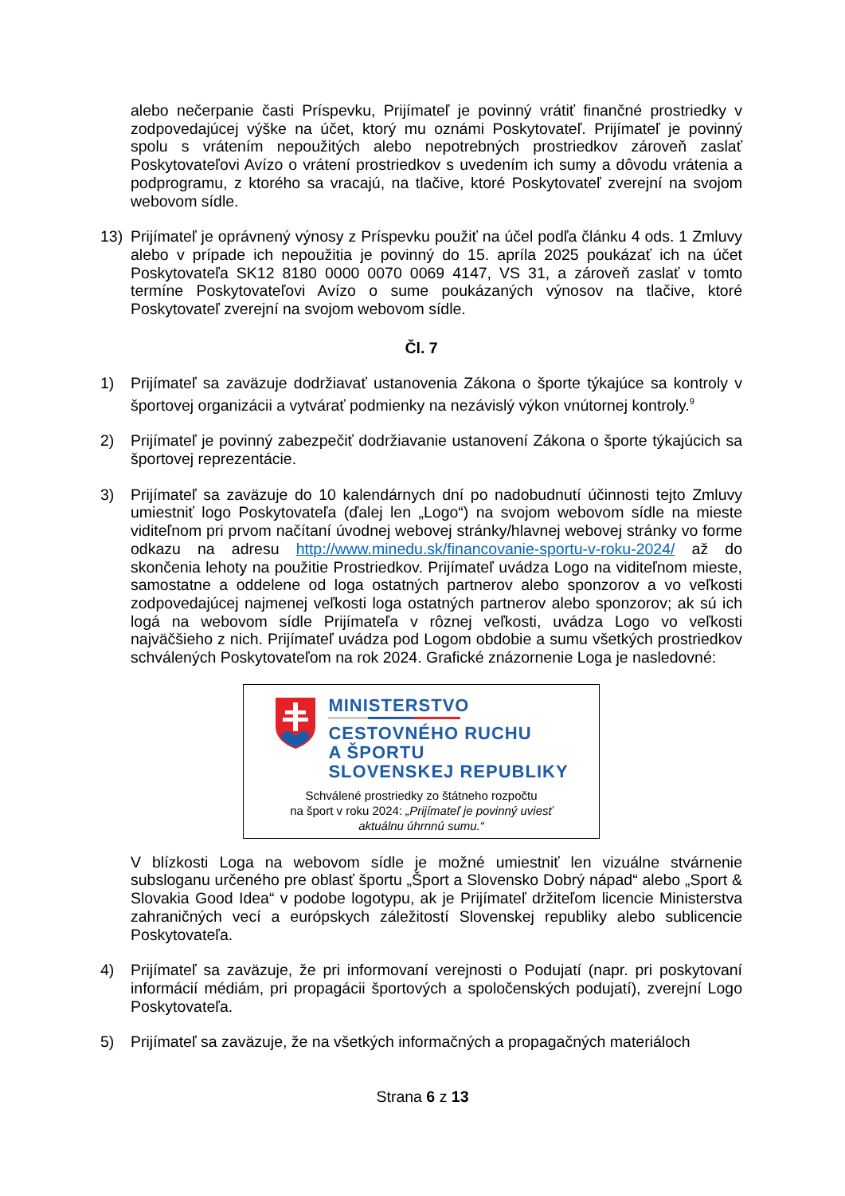alebo nečerpanie časti Príspevku, Prijímateľ je povinný vrátiť finančné prostriedky v zodpovedajúcej výške na účet, ktorý mu oznámi Poskytovateľ. Prijímateľ je povinný spolu s vrátením nepoužitých alebo nepotrebných prostriedkov zároveň zaslať Poskytovateľovi Avízo o vrátení prostriedkov s uvedením ich sumy a dôvodu vrátenia a podprogramu, z ktorého sa vracajú, na tlačive, ktoré Poskytovateľ zverejní na svojom webovom sídle.
13) Prijímateľ je oprávnený výnosy z Príspevku použiť na účel podľa článku 4 ods. 1 Zmluvy alebo v prípade ich nepoužitia je povinný do 15. apríla 2025 poukázať ich na účet Poskytovateľa SK12 8180 0000 0070 0069 4147, VS 31, a zároveň zaslať v tomto termíne Poskytovateľovi Avízo o sume poukázaných výnosov na tlačive, ktoré Poskytovateľ zverejní na svojom webovom sídle.
Čl. 7
1) Prijímateľ sa zaväzuje dodržiavať ustanovenia Zákona o športe týkajúce sa kontroly v športovej organizácii a vytvárať podmienky na nezávislý výkon vnútornej kontroly.<sup>9</sup>
2) Prijímateľ je povinný zabezpečiť dodržiavanie ustanovení Zákona o športe týkajúcich sa športovej reprezentácie.
3) Prijímateľ sa zaväzuje do 10 kalendárnych dní po nadobudnutí účinnosti tejto Zmluvy umiestniť logo Poskytovateľa (ďalej len „Logo“) na svojom webovom sídle na mieste viditeľnom pri prvom načítaní úvodnej webovej stránky/hlavnej webovej stránky vo forme odkazu na adresu http://www.minedu.sk/financovanie-sportu-v-roku-2024/ až do skončenia lehoty na použitie Prostriedkov. Prijímateľ uvádza Logo na viditeľnom mieste, samostatne a oddelene od loga ostatných partnerov alebo sponzorov a vo veľkosti zodpovedajúcej najmenej veľkosti loga ostatných partnerov alebo sponzorov; ak sú ich logá na webovom sídle Prijímateľa v rôznej veľkosti, uvádza Logo vo veľkosti najväčšieho z nich. Prijímateľ uvádza pod Logom obdobie a sumu všetkých prostriedkov schválených Poskytovateľom na rok 2024. Grafické znázornenie Loga je nasledovné:
MINISTERSTVO
CESTOVNÉHO RUCHU
A ŠPORTU
SLOVENSKEJ REPUBLIKY
Schválené prostriedky zo štátneho rozpočtu
na šport v roku 2024: „Prijímateľ je povinný uviesť
aktuálnu úhrnnú sumu.“
V blízkosti Loga na webovom sídle je možné umiestniť len vizuálne stvárnenie subsloganu určeného pre oblasť športu „Šport a Slovensko Dobrý nápad“ alebo „Sport & Slovakia Good Idea“ v podobe logotypu, ak je Prijímateľ držiteľom licencie Ministerstva zahraničných vecí a európskych záležitostí Slovenskej republiky alebo sublicencie Poskytovateľa.
4) Prijímateľ sa zaväzuje, že pri informovaní verejnosti o Podujatí (napr. pri poskytovaní informácií médiám, pri propagácii športových a spoločenských podujatí), zverejní Logo Poskytovateľa.
5) Prijímateľ sa zaväzuje, že na všetkých informačných a propagačných materiáloch
Strana 6 z 13